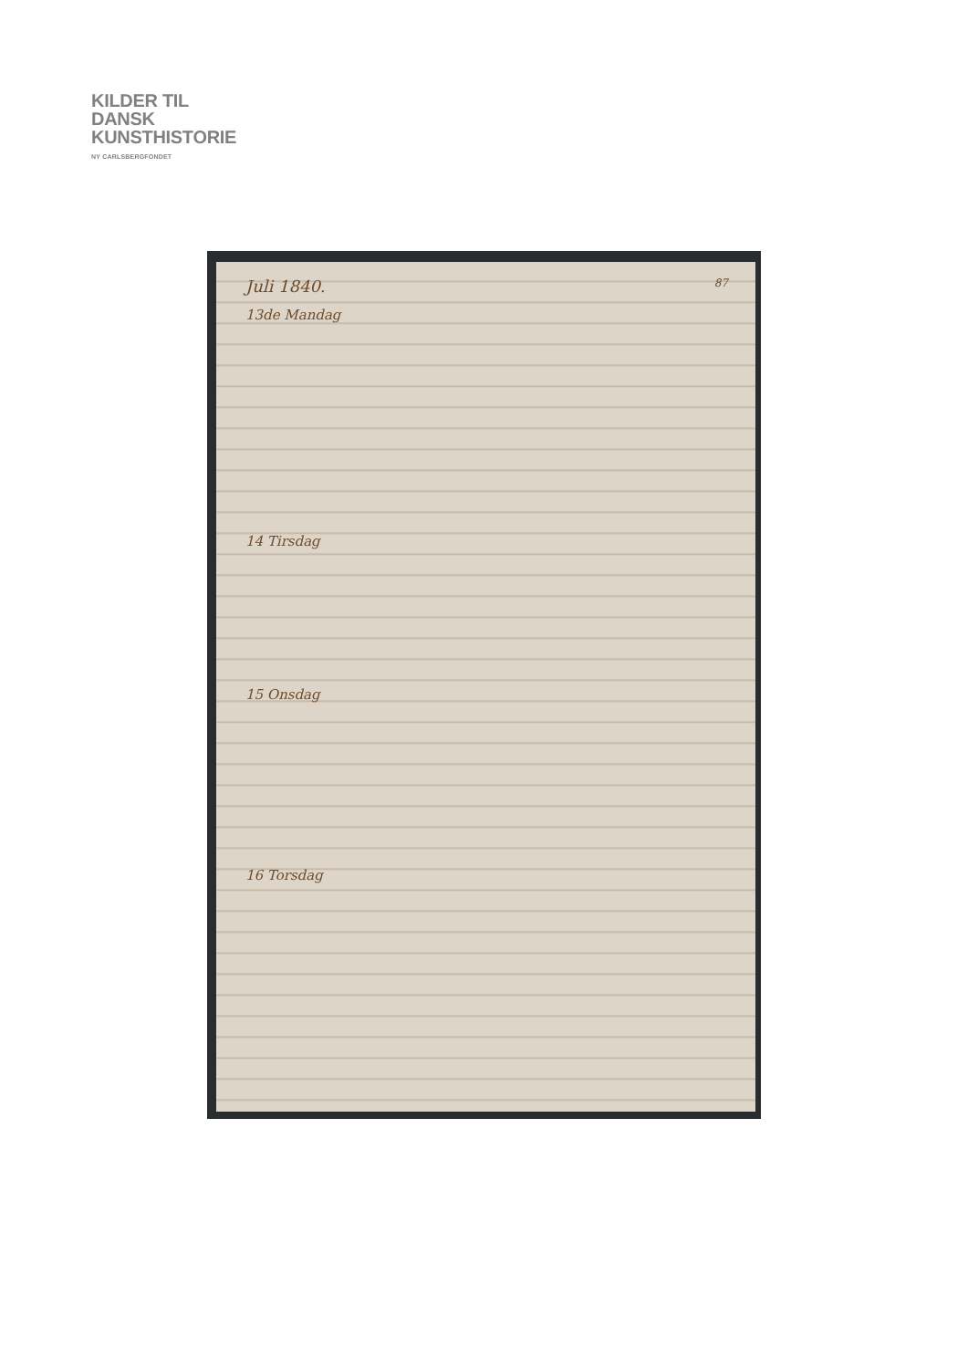KILDER TIL
DANSK
KUNSTHISTORIE
NY CARLSBERGFONDET
Juli 1840. 87
13de Mandag
14 Tirsdag
15 Onsdag
16 Torsdag